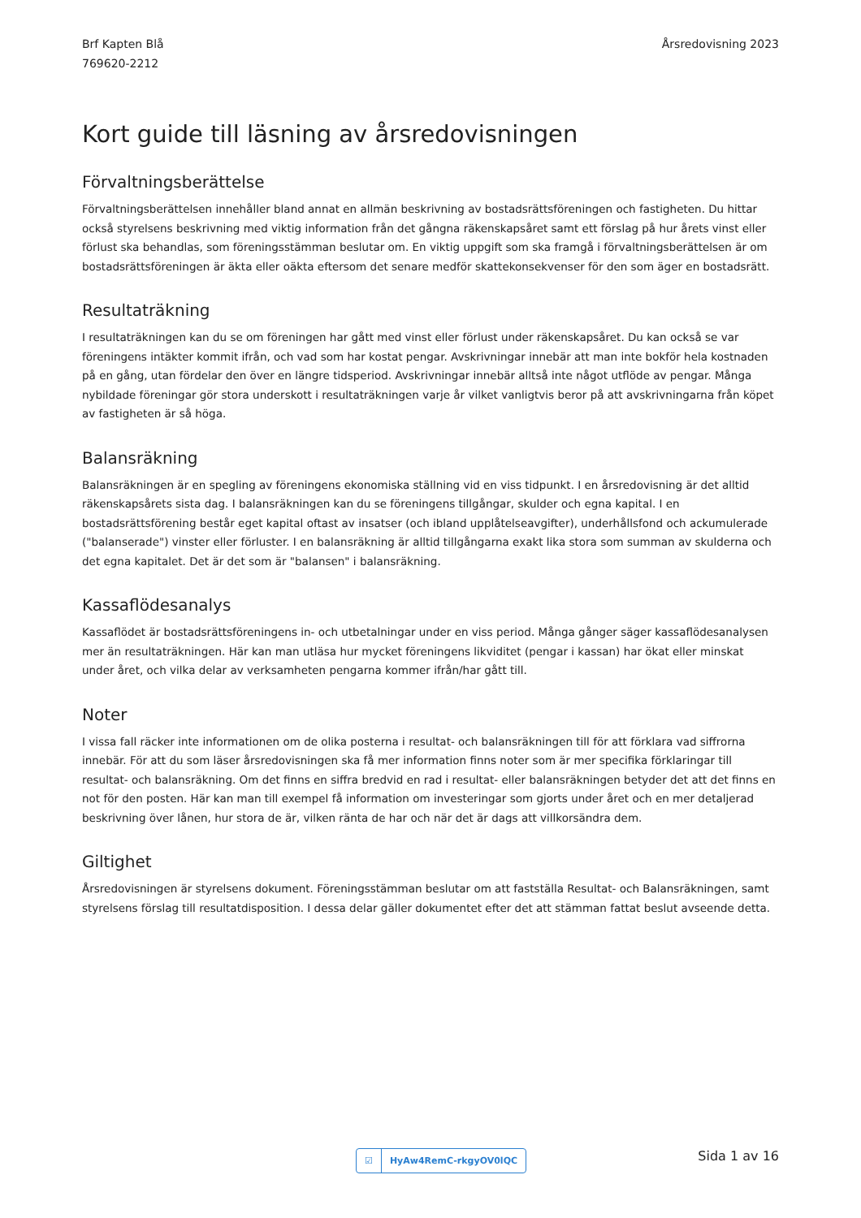Brf Kapten Blå
769620-2212
Årsredovisning 2023
Kort guide till läsning av årsredovisningen
Förvaltningsberättelse
Förvaltningsberättelsen innehåller bland annat en allmän beskrivning av bostadsrättsföreningen och fastigheten. Du hittar också styrelsens beskrivning med viktig information från det gångna räkenskapsåret samt ett förslag på hur årets vinst eller förlust ska behandlas, som föreningsstämman beslutar om. En viktig uppgift som ska framgå i förvaltningsberättelsen är om bostadsrättsföreningen är äkta eller oäkta eftersom det senare medför skattekonsekvenser för den som äger en bostadsrätt.
Resultaträkning
I resultaträkningen kan du se om föreningen har gått med vinst eller förlust under räkenskapsåret. Du kan också se var föreningens intäkter kommit ifrån, och vad som har kostat pengar. Avskrivningar innebär att man inte bokför hela kostnaden på en gång, utan fördelar den över en längre tidsperiod. Avskrivningar innebär alltså inte något utflöde av pengar. Många nybildade föreningar gör stora underskott i resultaträkningen varje år vilket vanligtvis beror på att avskrivningarna från köpet av fastigheten är så höga.
Balansräkning
Balansräkningen är en spegling av föreningens ekonomiska ställning vid en viss tidpunkt. I en årsredovisning är det alltid räkenskapsårets sista dag. I balansräkningen kan du se föreningens tillgångar, skulder och egna kapital. I en bostadsrättsförening består eget kapital oftast av insatser (och ibland upplåtelseavgifter), underhållsfond och ackumulerade ("balanserade") vinster eller förluster. I en balansräkning är alltid tillgångarna exakt lika stora som summan av skulderna och det egna kapitalet. Det är det som är "balansen" i balansräkning.
Kassaflödesanalys
Kassaflödet är bostadsrättsföreningens in- och utbetalningar under en viss period. Många gånger säger kassaflödesanalysen mer än resultaträkningen. Här kan man utläsa hur mycket föreningens likviditet (pengar i kassan) har ökat eller minskat under året, och vilka delar av verksamheten pengarna kommer ifrån/har gått till.
Noter
I vissa fall räcker inte informationen om de olika posterna i resultat- och balansräkningen till för att förklara vad siffrorna innebär. För att du som läser årsredovisningen ska få mer information finns noter som är mer specifika förklaringar till resultat- och balansräkning. Om det finns en siffra bredvid en rad i resultat- eller balansräkningen betyder det att det finns en not för den posten. Här kan man till exempel få information om investeringar som gjorts under året och en mer detaljerad beskrivning över lånen, hur stora de är, vilken ränta de har och när det är dags att villkorsändra dem.
Giltighet
Årsredovisningen är styrelsens dokument. Föreningsstämman beslutar om att fastställa Resultat- och Balansräkningen, samt styrelsens förslag till resultatdisposition. I dessa delar gäller dokumentet efter det att stämman fattat beslut avseende detta.
☑ HyAw4RemC-rkgyOV0lQC Sida 1 av 16